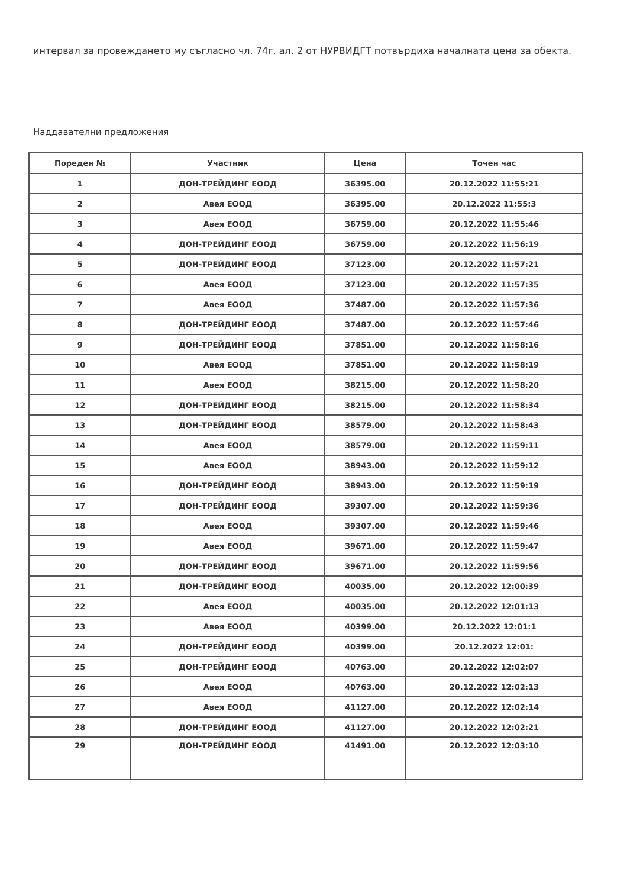интервал за провеждането му съгласно чл. 74г, ал. 2 от НУРВИДГТ потвърдиха началната цена за обекта.
Наддавателни предложения
| Пореден № | Участник | Цена | Точен час |
| --- | --- | --- | --- |
| 1 | ДОН-ТРЕЙДИНГ ЕООД | 36395.00 | 20.12.2022 11:55:21 |
| 2 | Авея ЕООД | 36395.00 | 20.12.2022 11:55:3 |
| 3 | Авея ЕООД | 36759.00 | 20.12.2022 11:55:46 |
| 4 | ДОН-ТРЕЙДИНГ ЕООД | 36759.00 | 20.12.2022 11:56:19 |
| 5 | ДОН-ТРЕЙДИНГ ЕООД | 37123.00 | 20.12.2022 11:57:21 |
| 6 | Авея ЕООД | 37123.00 | 20.12.2022 11:57:35 |
| 7 | Авея ЕООД | 37487.00 | 20.12.2022 11:57:36 |
| 8 | ДОН-ТРЕЙДИНГ ЕООД | 37487.00 | 20.12.2022 11:57:46 |
| 9 | ДОН-ТРЕЙДИНГ ЕООД | 37851.00 | 20.12.2022 11:58:16 |
| 10 | Авея ЕООД | 37851.00 | 20.12.2022 11:58:19 |
| 11 | Авея ЕООД | 38215.00 | 20.12.2022 11:58:20 |
| 12 | ДОН-ТРЕЙДИНГ ЕООД | 38215.00 | 20.12.2022 11:58:34 |
| 13 | ДОН-ТРЕЙДИНГ ЕООД | 38579.00 | 20.12.2022 11:58:43 |
| 14 | Авея ЕООД | 38579.00 | 20.12.2022 11:59:11 |
| 15 | Авея ЕООД | 38943.00 | 20.12.2022 11:59:12 |
| 16 | ДОН-ТРЕЙДИНГ ЕООД | 38943.00 | 20.12.2022 11:59:19 |
| 17 | ДОН-ТРЕЙДИНГ ЕООД | 39307.00 | 20.12.2022 11:59:36 |
| 18 | Авея ЕООД | 39307.00 | 20.12.2022 11:59:46 |
| 19 | Авея ЕООД | 39671.00 | 20.12.2022 11:59:47 |
| 20 | ДОН-ТРЕЙДИНГ ЕООД | 39671.00 | 20.12.2022 11:59:56 |
| 21 | ДОН-ТРЕЙДИНГ ЕООД | 40035.00 | 20.12.2022 12:00:39 |
| 22 | Авея ЕООД | 40035.00 | 20.12.2022 12:01:13 |
| 23 | Авея ЕООД | 40399.00 | 20.12.2022 12:01:1 |
| 24 | ДОН-ТРЕЙДИНГ ЕООД | 40399.00 | 20.12.2022 12:01: |
| 25 | ДОН-ТРЕЙДИНГ ЕООД | 40763.00 | 20.12.2022 12:02:07 |
| 26 | Авея ЕООД | 40763.00 | 20.12.2022 12:02:13 |
| 27 | Авея ЕООД | 41127.00 | 20.12.2022 12:02:14 |
| 28 | ДОН-ТРЕЙДИНГ ЕООД | 41127.00 | 20.12.2022 12:02:21 |
| 29 | ДОН-ТРЕЙДИНГ ЕООД | 41491.00 | 20.12.2022 12:03:10 |